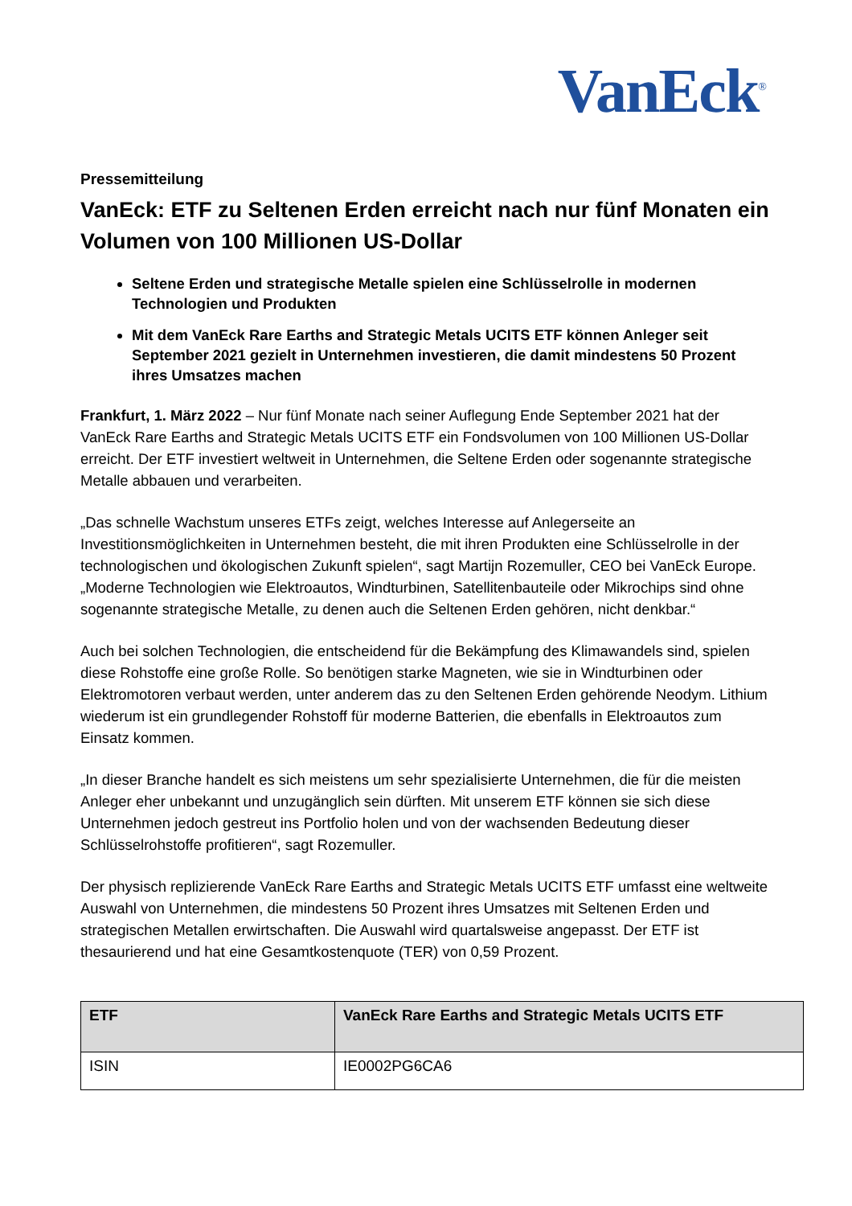VanEck<sup>®</sup>
Pressemitteilung
VanEck: ETF zu Seltenen Erden erreicht nach nur fünf Monaten ein Volumen von 100 Millionen US-Dollar
Seltene Erden und strategische Metalle spielen eine Schlüsselrolle in modernen Technologien und Produkten
Mit dem VanEck Rare Earths and Strategic Metals UCITS ETF können Anleger seit September 2021 gezielt in Unternehmen investieren, die damit mindestens 50 Prozent ihres Umsatzes machen
Frankfurt, 1. März 2022 – Nur fünf Monate nach seiner Auflegung Ende September 2021 hat der VanEck Rare Earths and Strategic Metals UCITS ETF ein Fondsvolumen von 100 Millionen US-Dollar erreicht. Der ETF investiert weltweit in Unternehmen, die Seltene Erden oder sogenannte strategische Metalle abbauen und verarbeiten.
„Das schnelle Wachstum unseres ETFs zeigt, welches Interesse auf Anlegerseite an Investitionsmöglichkeiten in Unternehmen besteht, die mit ihren Produkten eine Schlüsselrolle in der technologischen und ökologischen Zukunft spielen“, sagt Martijn Rozemuller, CEO bei VanEck Europe. „Moderne Technologien wie Elektroautos, Windturbinen, Satellitenbauteile oder Mikrochips sind ohne sogenannte strategische Metalle, zu denen auch die Seltenen Erden gehören, nicht denkbar.“
Auch bei solchen Technologien, die entscheidend für die Bekämpfung des Klimawandels sind, spielen diese Rohstoffe eine große Rolle. So benötigen starke Magneten, wie sie in Windturbinen oder Elektromotoren verbaut werden, unter anderem das zu den Seltenen Erden gehörende Neodym. Lithium wiederum ist ein grundlegender Rohstoff für moderne Batterien, die ebenfalls in Elektroautos zum Einsatz kommen.
„In dieser Branche handelt es sich meistens um sehr spezialisierte Unternehmen, die für die meisten Anleger eher unbekannt und unzugänglich sein dürften. Mit unserem ETF können sie sich diese Unternehmen jedoch gestreut ins Portfolio holen und von der wachsenden Bedeutung dieser Schlüsselrohstoffe profitieren“, sagt Rozemuller.
Der physisch replizierende VanEck Rare Earths and Strategic Metals UCITS ETF umfasst eine weltweite Auswahl von Unternehmen, die mindestens 50 Prozent ihres Umsatzes mit Seltenen Erden und strategischen Metallen erwirtschaften. Die Auswahl wird quartalsweise angepasst. Der ETF ist thesaurierend und hat eine Gesamtkostenquote (TER) von 0,59 Prozent.
| ETF | VanEck Rare Earths and Strategic Metals UCITS ETF |
| --- | --- |
| ISIN | IE0002PG6CA6 |